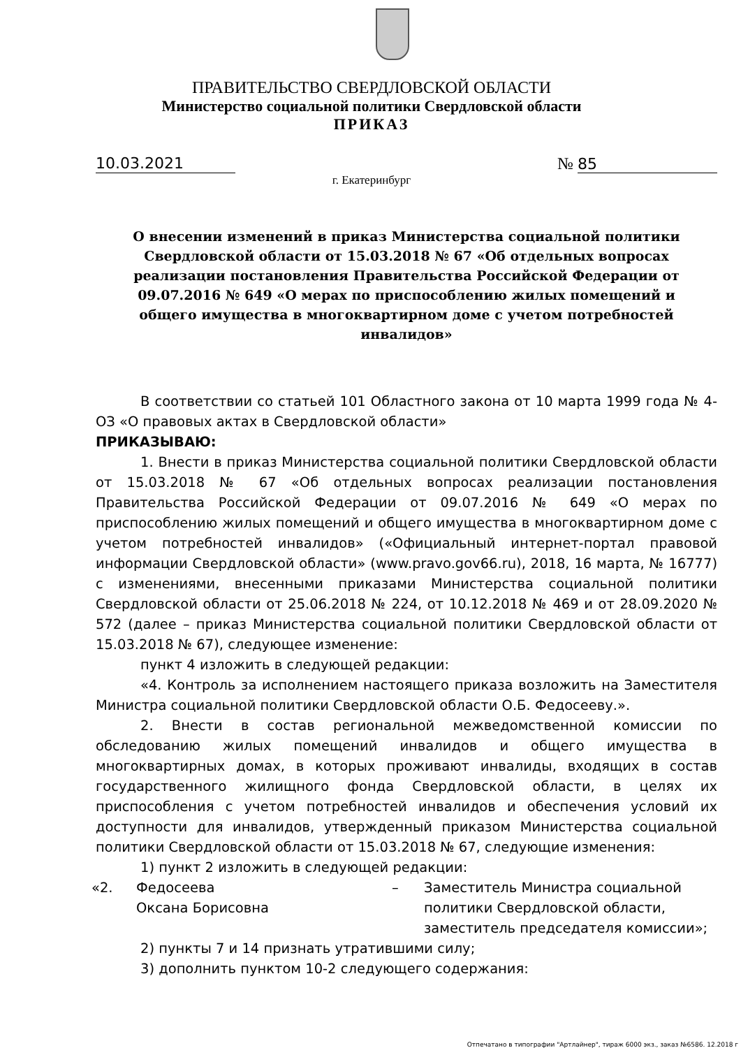ПРАВИТЕЛЬСТВО СВЕРДЛОВСКОЙ ОБЛАСТИ
Министерство социальной политики Свердловской области
ПРИКАЗ
10.03.2021 № 85
г. Екатеринбург
О внесении изменений в приказ Министерства социальной политики Свердловской области от 15.03.2018 № 67 «Об отдельных вопросах реализации постановления Правительства Российской Федерации от 09.07.2016 № 649 «О мерах по приспособлению жилых помещений и общего имущества в многоквартирном доме с учетом потребностей инвалидов»
В соответствии со статьей 101 Областного закона от 10 марта 1999 года № 4-ОЗ «О правовых актах в Свердловской области»
ПРИКАЗЫВАЮ:
1. Внести в приказ Министерства социальной политики Свердловской области от 15.03.2018 № 67 «Об отдельных вопросах реализации постановления Правительства Российской Федерации от 09.07.2016 № 649 «О мерах по приспособлению жилых помещений и общего имущества в многоквартирном доме с учетом потребностей инвалидов» («Официальный интернет-портал правовой информации Свердловской области» (www.pravo.gov66.ru), 2018, 16 марта, № 16777) с изменениями, внесенными приказами Министерства социальной политики Свердловской области от 25.06.2018 № 224, от 10.12.2018 № 469 и от 28.09.2020 № 572 (далее – приказ Министерства социальной политики Свердловской области от 15.03.2018 № 67), следующее изменение:
пункт 4 изложить в следующей редакции:
«4. Контроль за исполнением настоящего приказа возложить на Заместителя Министра социальной политики Свердловской области О.Б. Федосееву.».
2. Внести в состав региональной межведомственной комиссии по обследованию жилых помещений инвалидов и общего имущества в многоквартирных домах, в которых проживают инвалиды, входящих в состав государственного жилищного фонда Свердловской области, в целях их приспособления с учетом потребностей инвалидов и обеспечения условий их доступности для инвалидов, утвержденный приказом Министерства социальной политики Свердловской области от 15.03.2018 № 67, следующие изменения:
1) пункт 2 изложить в следующей редакции:
«2. Федосеева
Оксана Борисовна – Заместитель Министра социальной
политики Свердловской области,
заместитель председателя комиссии»;
2) пункты 7 и 14 признать утратившими силу;
3) дополнить пунктом 10-2 следующего содержания:
Отпечатано в типографии "Артлайнер", тираж 6000 экз., заказ №6586. 12.2018 г